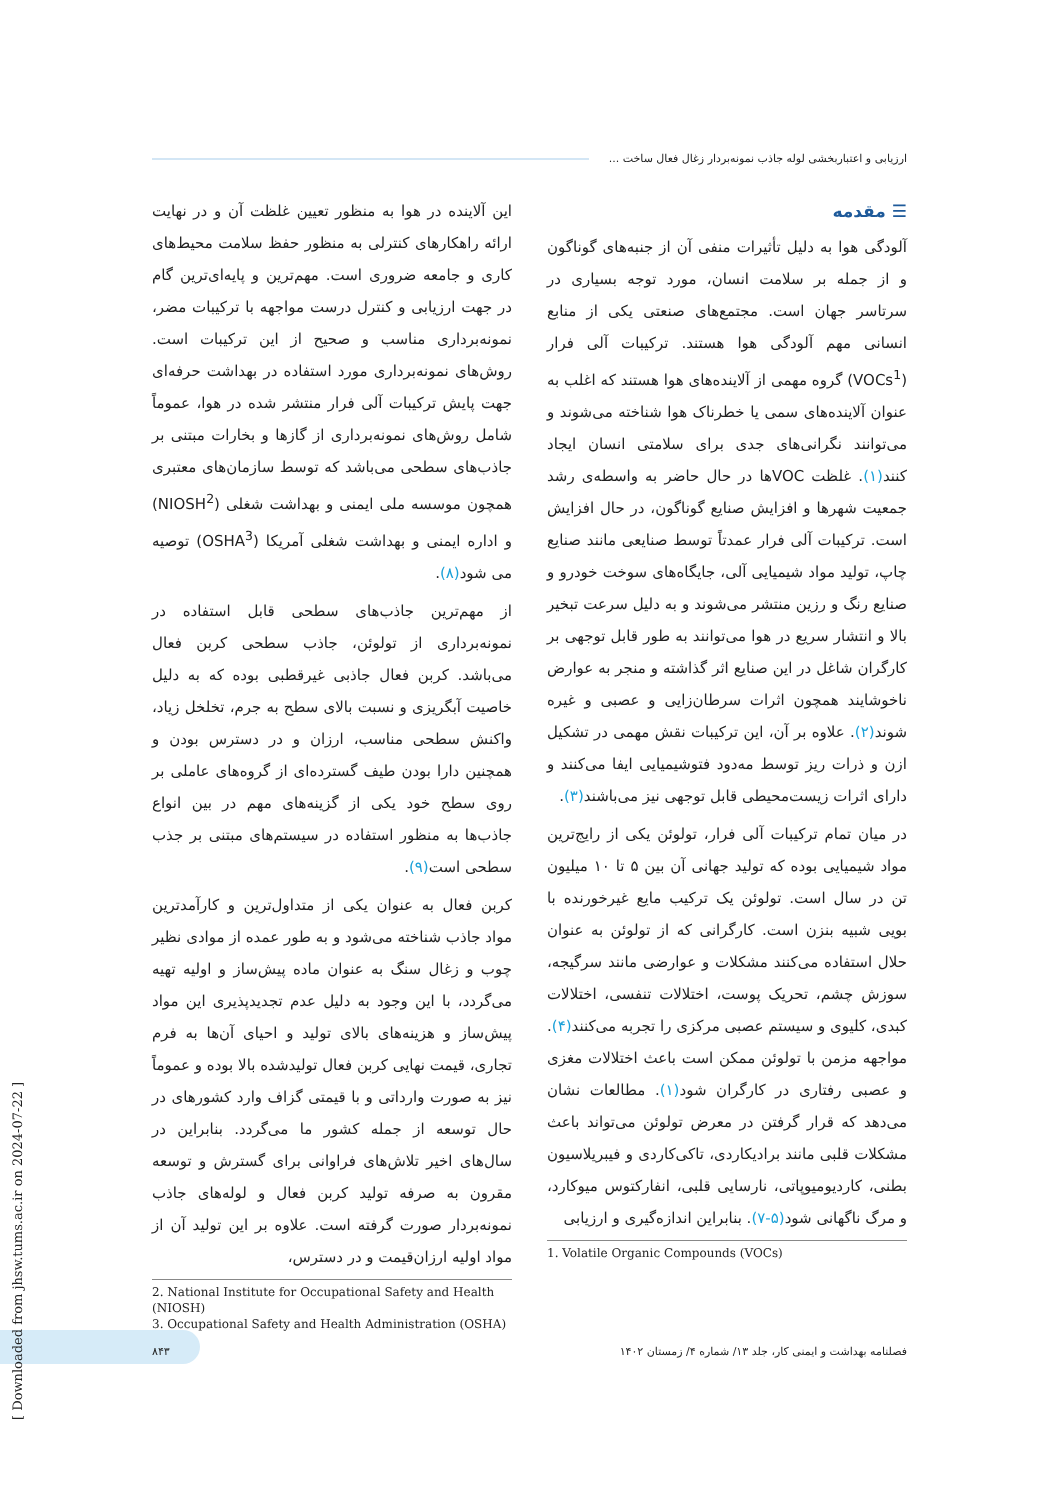ارزیابی و اعتباربخشی لوله جاذب نمونه‌بردار زغال فعال ساخت ...
☰ مقدمه
آلودگی هوا به دلیل تأثیرات منفی آن از جنبه‌های گوناگون و از جمله بر سلامت انسان، مورد توجه بسیاری در سرتاسر جهان است. مجتمع‌های صنعتی یکی از منابع انسانی مهم آلودگی هوا هستند. ترکیبات آلی فرار (VOCs<sup>1</sup>) گروه مهمی از آلاینده‌های هوا هستند که اغلب به عنوان آلاینده‌های سمی یا خطرناک هوا شناخته می‌شوند و می‌توانند نگرانی‌های جدی برای سلامتی انسان ایجاد کنند(۱). غلظت VOCها در حال حاضر به واسطه‌ی رشد جمعیت شهرها و افزایش صنایع گوناگون، در حال افزایش است. ترکیبات آلی فرار عمدتاً توسط صنایعی مانند صنایع چاپ، تولید مواد شیمیایی آلی، جایگاه‌های سوخت خودرو و صنایع رنگ و رزین منتشر می‌شوند و به دلیل سرعت تبخیر بالا و انتشار سریع در هوا می‌توانند به طور قابل توجهی بر کارگران شاغل در این صنایع اثر گذاشته و منجر به عوارض ناخوشایند همچون اثرات سرطان‌زایی و عصبی و غیره شوند(۲). علاوه بر آن، این ترکیبات نقش مهمی در تشکیل ازن و ذرات ریز توسط مه‌دود فتوشیمیایی ایفا می‌کنند و دارای اثرات زیست‌محیطی قابل توجهی نیز می‌باشند(۳).
در میان تمام ترکیبات آلی فرار، تولوئن یکی از رایج‌ترین مواد شیمیایی بوده که تولید جهانی آن بین ۵ تا ۱۰ میلیون تن در سال است. تولوئن یک ترکیب مایع غیرخورنده با بویی شبیه بنزن است. کارگرانی که از تولوئن به عنوان حلال استفاده می‌کنند مشکلات و عوارضی مانند سرگیجه، سوزش چشم، تحریک پوست، اختلالات تنفسی، اختلالات کبدی، کلیوی و سیستم عصبی مرکزی را تجربه می‌کنند(۴). مواجهه مزمن با تولوئن ممکن است باعث اختلالات مغزی و عصبی رفتاری در کارگران شود(۱). مطالعات نشان می‌دهد که قرار گرفتن در معرض تولوئن می‌تواند باعث مشکلات قلبی مانند برادیکاردی، تاکی‌کاردی و فیبریلاسیون بطنی، کاردیومیوپاتی، نارسایی قلبی، انفارکتوس میوکارد، و مرگ ناگهانی شود(۵-۷). بنابراین اندازه‌گیری و ارزیابی
1. Volatile Organic Compounds (VOCs)
این آلاینده در هوا به منظور تعیین غلظت آن و در نهایت ارائه راهکارهای کنترلی به منظور حفظ سلامت محیط‌های کاری و جامعه ضروری است. مهم‌ترین و پایه‌ای‌ترین گام در جهت ارزیابی و کنترل درست مواجهه با ترکیبات مضر، نمونه‌برداری مناسب و صحیح از این ترکیبات است. روش‌های نمونه‌برداری مورد استفاده در بهداشت حرفه‌ای جهت پایش ترکیبات آلی فرار منتشر شده در هوا، عموماً شامل روش‌های نمونه‌برداری از گازها و بخارات مبتنی بر جاذب‌های سطحی می‌باشد که توسط سازمان‌های معتبری همچون موسسه ملی ایمنی و بهداشت شغلی (NIOSH<sup>2</sup>) و اداره ایمنی و بهداشت شغلی آمریکا (OSHA<sup>3</sup>) توصیه می شود(۸).
از مهم‌ترین جاذب‌های سطحی قابل استفاده در نمونه‌برداری از تولوئن، جاذب سطحی کربن فعال می‌باشد. کربن فعال جاذبی غیرقطبی بوده که به دلیل خاصیت آبگریزی و نسبت بالای سطح به جرم، تخلخل زیاد، واکنش سطحی مناسب، ارزان و در دسترس بودن و همچنین دارا بودن طیف گسترده‌ای از گروه‌های عاملی بر روی سطح خود یکی از گزینه‌های مهم در بین انواع جاذب‌ها به منظور استفاده در سیستم‌های مبتنی بر جذب سطحی است(۹).
کربن فعال به عنوان یکی از متداول‌ترین و کارآمدترین مواد جاذب شناخته می‌شود و به طور عمده از موادی نظیر چوب و زغال سنگ به عنوان ماده پیش‌ساز و اولیه تهیه می‌گردد، با این وجود به دلیل عدم تجدیدپذیری این مواد پیش‌ساز و هزینه‌های بالای تولید و احیای آن‌ها به فرم تجاری، قیمت نهایی کربن فعال تولیدشده بالا بوده و عموماً نیز به صورت وارداتی و با قیمتی گزاف وارد کشورهای در حال توسعه از جمله کشور ما می‌گردد. بنابراین در سال‌های اخیر تلاش‌های فراوانی برای گسترش و توسعه مقرون به صرفه تولید کربن فعال و لوله‌های جاذب نمونه‌بردار صورت گرفته است. علاوه بر این تولید آن از مواد اولیه ارزان‌قیمت و در دسترس،
2. National Institute for Occupational Safety and Health (NIOSH)
3. Occupational Safety and Health Administration (OSHA)
فصلنامه بهداشت و ایمنی کار، جلد ۱۳/ شماره ۴/ زمستان ۱۴۰۲ ۸۴۳
[ Downloaded from jhsw.tums.ac.ir on 2024-07-22 ]